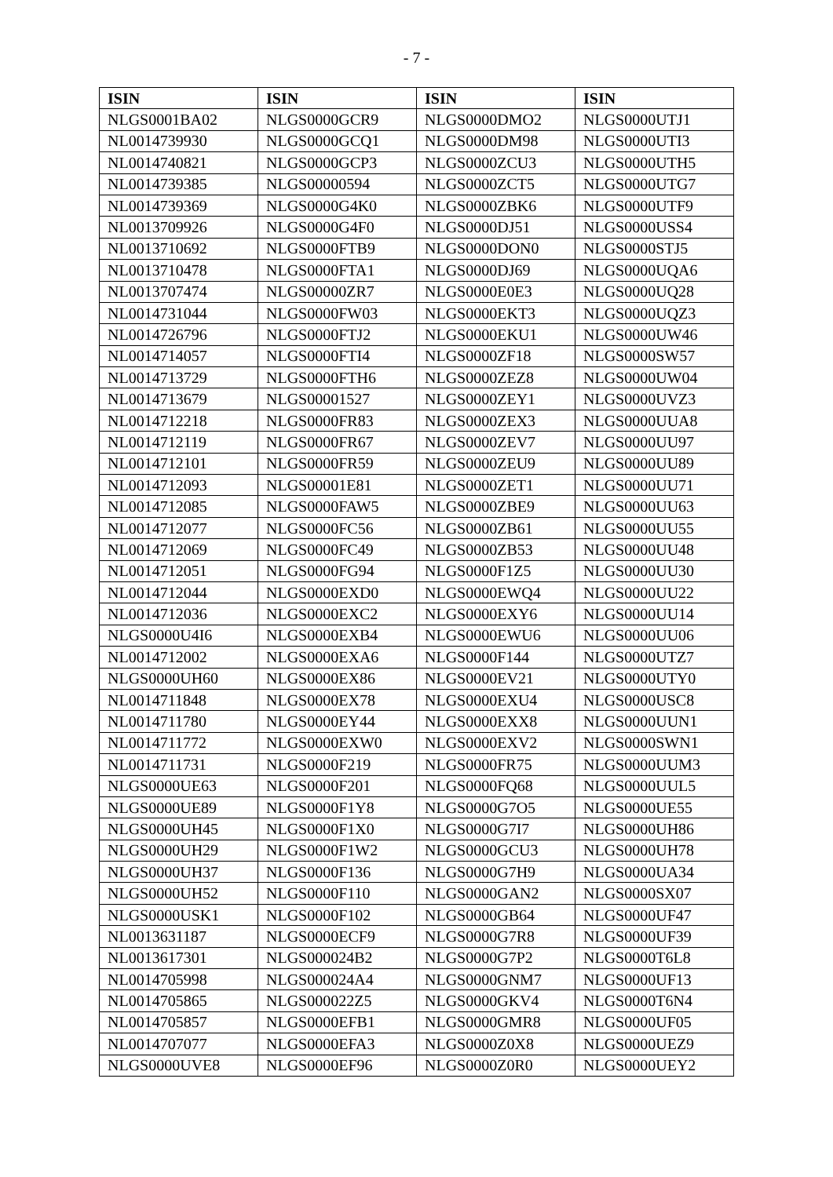- 7 -
| ISIN | ISIN | ISIN | ISIN |
| --- | --- | --- | --- |
| NLGS0001BA02 | NLGS0000GCR9 | NLGS0000DMO2 | NLGS0000UTJ1 |
| NL0014739930 | NLGS0000GCQ1 | NLGS0000DM98 | NLGS0000UTI3 |
| NL0014740821 | NLGS0000GCP3 | NLGS0000ZCU3 | NLGS0000UTH5 |
| NL0014739385 | NLGS00000594 | NLGS0000ZCT5 | NLGS0000UTG7 |
| NL0014739369 | NLGS0000G4K0 | NLGS0000ZBK6 | NLGS0000UTF9 |
| NL0013709926 | NLGS0000G4F0 | NLGS0000DJ51 | NLGS0000USS4 |
| NL0013710692 | NLGS0000FTB9 | NLGS0000DON0 | NLGS0000STJ5 |
| NL0013710478 | NLGS0000FTA1 | NLGS0000DJ69 | NLGS0000UQA6 |
| NL0013707474 | NLGS00000ZR7 | NLGS0000E0E3 | NLGS0000UQ28 |
| NL0014731044 | NLGS0000FW03 | NLGS0000EKT3 | NLGS0000UQZ3 |
| NL0014726796 | NLGS0000FTJ2 | NLGS0000EKU1 | NLGS0000UW46 |
| NL0014714057 | NLGS0000FTI4 | NLGS0000ZF18 | NLGS0000SW57 |
| NL0014713729 | NLGS0000FTH6 | NLGS0000ZEZ8 | NLGS0000UW04 |
| NL0014713679 | NLGS00001527 | NLGS0000ZEY1 | NLGS0000UVZ3 |
| NL0014712218 | NLGS0000FR83 | NLGS0000ZEX3 | NLGS0000UUA8 |
| NL0014712119 | NLGS0000FR67 | NLGS0000ZEV7 | NLGS0000UU97 |
| NL0014712101 | NLGS0000FR59 | NLGS0000ZEU9 | NLGS0000UU89 |
| NL0014712093 | NLGS00001E81 | NLGS0000ZET1 | NLGS0000UU71 |
| NL0014712085 | NLGS0000FAW5 | NLGS0000ZBE9 | NLGS0000UU63 |
| NL0014712077 | NLGS0000FC56 | NLGS0000ZB61 | NLGS0000UU55 |
| NL0014712069 | NLGS0000FC49 | NLGS0000ZB53 | NLGS0000UU48 |
| NL0014712051 | NLGS0000FG94 | NLGS0000F1Z5 | NLGS0000UU30 |
| NL0014712044 | NLGS0000EXD0 | NLGS0000EWQ4 | NLGS0000UU22 |
| NL0014712036 | NLGS0000EXC2 | NLGS0000EXY6 | NLGS0000UU14 |
| NLGS0000U4I6 | NLGS0000EXB4 | NLGS0000EWU6 | NLGS0000UU06 |
| NL0014712002 | NLGS0000EXA6 | NLGS0000F144 | NLGS0000UTZ7 |
| NLGS0000UH60 | NLGS0000EX86 | NLGS0000EV21 | NLGS0000UTY0 |
| NL0014711848 | NLGS0000EX78 | NLGS0000EXU4 | NLGS0000USC8 |
| NL0014711780 | NLGS0000EY44 | NLGS0000EXX8 | NLGS0000UUN1 |
| NL0014711772 | NLGS0000EXW0 | NLGS0000EXV2 | NLGS0000SWN1 |
| NL0014711731 | NLGS0000F219 | NLGS0000FR75 | NLGS0000UUM3 |
| NLGS0000UE63 | NLGS0000F201 | NLGS0000FQ68 | NLGS0000UUL5 |
| NLGS0000UE89 | NLGS0000F1Y8 | NLGS0000G7O5 | NLGS0000UE55 |
| NLGS0000UH45 | NLGS0000F1X0 | NLGS0000G7I7 | NLGS0000UH86 |
| NLGS0000UH29 | NLGS0000F1W2 | NLGS0000GCU3 | NLGS0000UH78 |
| NLGS0000UH37 | NLGS0000F136 | NLGS0000G7H9 | NLGS0000UA34 |
| NLGS0000UH52 | NLGS0000F110 | NLGS0000GAN2 | NLGS0000SX07 |
| NLGS0000USK1 | NLGS0000F102 | NLGS0000GB64 | NLGS0000UF47 |
| NL0013631187 | NLGS0000ECF9 | NLGS0000G7R8 | NLGS0000UF39 |
| NL0013617301 | NLGS000024B2 | NLGS0000G7P2 | NLGS0000T6L8 |
| NL0014705998 | NLGS000024A4 | NLGS0000GNM7 | NLGS0000UF13 |
| NL0014705865 | NLGS000022Z5 | NLGS0000GKV4 | NLGS0000T6N4 |
| NL0014705857 | NLGS0000EFB1 | NLGS0000GMR8 | NLGS0000UF05 |
| NL0014707077 | NLGS0000EFA3 | NLGS0000Z0X8 | NLGS0000UEZ9 |
| NLGS0000UVE8 | NLGS0000EF96 | NLGS0000Z0R0 | NLGS0000UEY2 |